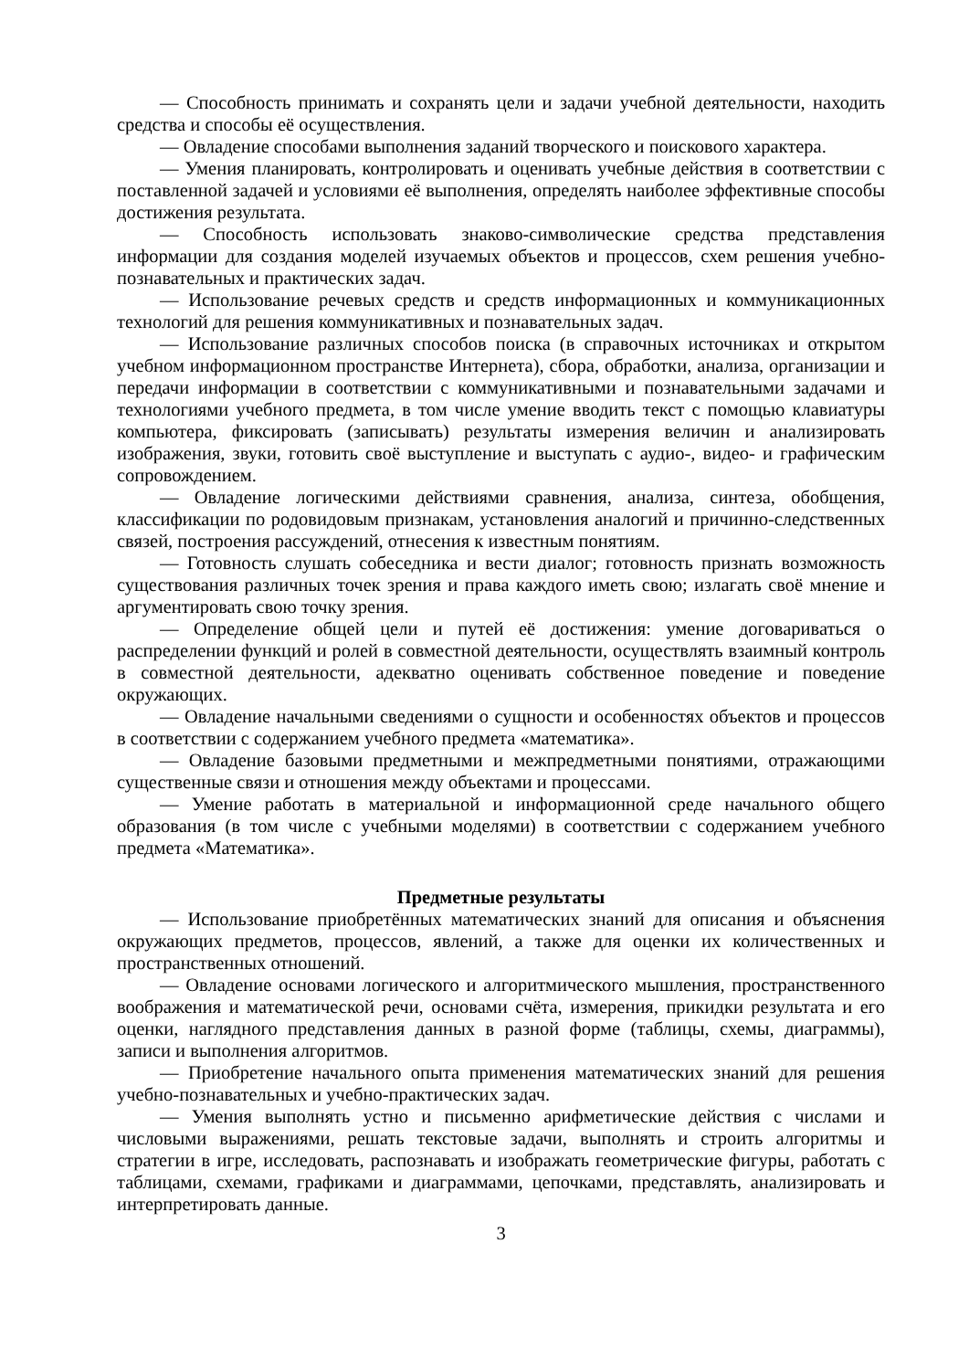— Способность принимать и сохранять цели и задачи учебной деятельности, находить средства и способы её осуществления.
— Овладение способами выполнения заданий творческого и поискового характера.
— Умения планировать, контролировать и оценивать учебные действия в соответствии с поставленной задачей и условиями её выполнения, определять наиболее эффективные способы достижения результата.
— Способность использовать знаково-символические средства представления информации для создания моделей изучаемых объектов и процессов, схем решения учебно-познавательных и практических задач.
— Использование речевых средств и средств информационных и коммуникационных технологий для решения коммуникативных и познавательных задач.
— Использование различных способов поиска (в справочных источниках и открытом учебном информационном пространстве Интернета), сбора, обработки, анализа, организации и передачи информации в соответствии с коммуникативными и познавательными задачами и технологиями учебного предмета, в том числе умение вводить текст с помощью клавиатуры компьютера, фиксировать (записывать) результаты измерения величин и анализировать изображения, звуки, готовить своё выступление и выступать с аудио-, видео- и графическим сопровождением.
— Овладение логическими действиями сравнения, анализа, синтеза, обобщения, классификации по родовидовым признакам, установления аналогий и причинно-следственных связей, построения рассуждений, отнесения к известным понятиям.
— Готовность слушать собеседника и вести диалог; готовность признать возможность существования различных точек зрения и права каждого иметь свою; излагать своё мнение и аргументировать свою точку зрения.
— Определение общей цели и путей её достижения: умение договариваться о распределении функций и ролей в совместной деятельности, осуществлять взаимный контроль в совместной деятельности, адекватно оценивать собственное поведение и поведение окружающих.
— Овладение начальными сведениями о сущности и особенностях объектов и процессов в соответствии с содержанием учебного предмета «математика».
— Овладение базовыми предметными и межпредметными понятиями, отражающими существенные связи и отношения между объектами и процессами.
— Умение работать в материальной и информационной среде начального общего образования (в том числе с учебными моделями) в соответствии с содержанием учебного предмета «Математика».
Предметные результаты
— Использование приобретённых математических знаний для описания и объяснения окружающих предметов, процессов, явлений, а также для оценки их количественных и пространственных отношений.
— Овладение основами логического и алгоритмического мышления, пространственного воображения и математической речи, основами счёта, измерения, прикидки результата и его оценки, наглядного представления данных в разной форме (таблицы, схемы, диаграммы), записи и выполнения алгоритмов.
— Приобретение начального опыта применения математических знаний для решения учебно-познавательных и учебно-практических задач.
— Умения выполнять устно и письменно арифметические действия с числами и числовыми выражениями, решать текстовые задачи, выполнять и строить алгоритмы и стратегии в игре, исследовать, распознавать и изображать геометрические фигуры, работать с таблицами, схемами, графиками и диаграммами, цепочками, представлять, анализировать и интерпретировать данные.
3